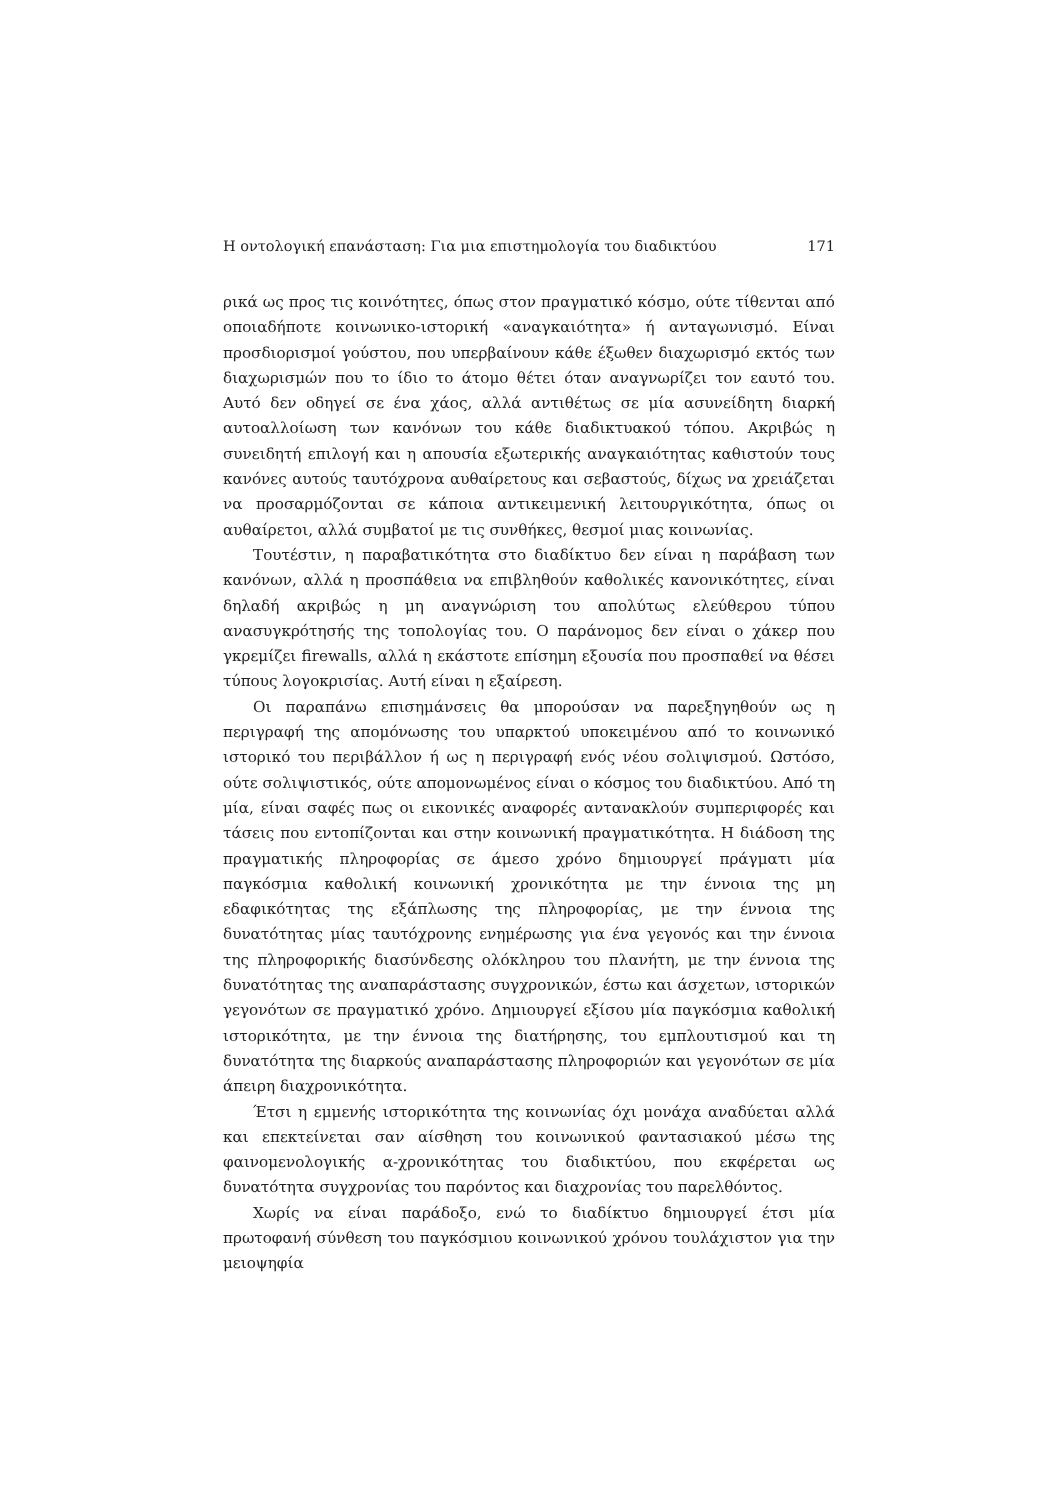Η οντολογική επανάσταση: Για μια επιστημολογία του διαδικτύου 171
ρικά ως προς τις κοινότητες, όπως στον πραγματικό κόσμο, ούτε τίθενται από οποιαδήποτε κοινωνικο-ιστορική «αναγκαιότητα» ή ανταγωνισμό. Είναι προσδιορισμοί γούστου, που υπερβαίνουν κάθε έξωθεν διαχωρισμό εκτός των διαχωρισμών που το ίδιο το άτομο θέτει όταν αναγνωρίζει τον εαυτό του. Αυτό δεν οδηγεί σε ένα χάος, αλλά αντιθέτως σε μία ασυνείδητη διαρκή αυτοαλλοίωση των κανόνων του κάθε διαδικτυακού τόπου. Ακριβώς η συνειδητή επιλογή και η απουσία εξωτερικής αναγκαιότητας καθιστούν τους κανόνες αυτούς ταυτόχρονα αυθαίρετους και σεβαστούς, δίχως να χρειάζεται να προσαρμόζονται σε κάποια αντικειμενική λειτουργικότητα, όπως οι αυθαίρετοι, αλλά συμβατοί με τις συνθήκες, θεσμοί μιας κοινωνίας.
Τουτέστιν, η παραβατικότητα στο διαδίκτυο δεν είναι η παράβαση των κανόνων, αλλά η προσπάθεια να επιβληθούν καθολικές κανονικότητες, είναι δηλαδή ακριβώς η μη αναγνώριση του απολύτως ελεύθερου τύπου ανασυγκρότησής της τοπολογίας του. Ο παράνομος δεν είναι ο χάκερ που γκρεμίζει firewalls, αλλά η εκάστοτε επίσημη εξουσία που προσπαθεί να θέσει τύπους λογοκρισίας. Αυτή είναι η εξαίρεση.
Οι παραπάνω επισημάνσεις θα μπορούσαν να παρεξηγηθούν ως η περιγραφή της απομόνωσης του υπαρκτού υποκειμένου από το κοινωνικό ιστορικό του περιβάλλον ή ως η περιγραφή ενός νέου σολιψισμού. Ωστόσο, ούτε σολιψιστικός, ούτε απομονωμένος είναι ο κόσμος του διαδικτύου. Από τη μία, είναι σαφές πως οι εικονικές αναφορές αντανακλούν συμπεριφορές και τάσεις που εντοπίζονται και στην κοινωνική πραγματικότητα. Η διάδοση της πραγματικής πληροφορίας σε άμεσο χρόνο δημιουργεί πράγματι μία παγκόσμια καθολική κοινωνική χρονικότητα με την έννοια της μη εδαφικότητας της εξάπλωσης της πληροφορίας, με την έννοια της δυνατότητας μίας ταυτόχρονης ενημέρωσης για ένα γεγονός και την έννοια της πληροφορικής διασύνδεσης ολόκληρου του πλανήτη, με την έννοια της δυνατότητας της αναπαράστασης συγχρονικών, έστω και άσχετων, ιστορικών γεγονότων σε πραγματικό χρόνο. Δημιουργεί εξίσου μία παγκόσμια καθολική ιστορικότητα, με την έννοια της διατήρησης, του εμπλουτισμού και τη δυνατότητα της διαρκούς αναπαράστασης πληροφοριών και γεγονότων σε μία άπειρη διαχρονικότητα.
Έτσι η εμμενής ιστορικότητα της κοινωνίας όχι μονάχα αναδύεται αλλά και επεκτείνεται σαν αίσθηση του κοινωνικού φαντασιακού μέσω της φαινομενολογικής α-χρονικότητας του διαδικτύου, που εκφέρεται ως δυνατότητα συγχρονίας του παρόντος και διαχρονίας του παρελθόντος.
Χωρίς να είναι παράδοξο, ενώ το διαδίκτυο δημιουργεί έτσι μία πρωτοφανή σύνθεση του παγκόσμιου κοινωνικού χρόνου τουλάχιστον για την μειοψηφία